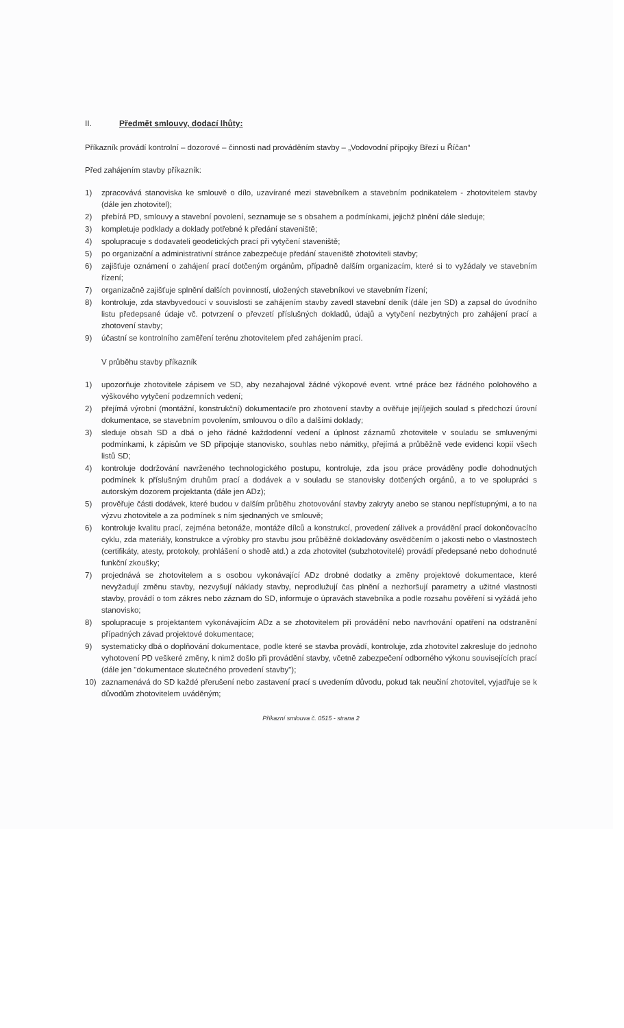II. Předmět smlouvy, dodací lhůty:
Příkazník provádí kontrolní – dozorové – činnosti nad prováděním stavby – „Vodovodní přípojky Březí u Říčan“
Před zahájením stavby příkazník:
1) zpracovává stanoviska ke smlouvě o dílo, uzavírané mezi stavebníkem a stavebním podnikatelem - zhotovitelem stavby (dále jen zhotovitel);
2) přebírá PD, smlouvy a stavební povolení, seznamuje se s obsahem a podmínkami, jejichž plnění dále sleduje;
3) kompletuje podklady a doklady potřebné k předání staveniště;
4) spolupracuje s dodavateli geodetických prací při vytyčení staveniště;
5) po organizační a administrativní stránce zabezpečuje předání staveniště zhotoviteli stavby;
6) zajišťuje oznámení o zahájení prací dotčeným orgánům, případně dalším organizacím, které si to vyžádaly ve stavebním řízení;
7) organizačně zajišťuje splnění dalších povinností, uložených stavebníkovi ve stavebním řízení;
8) kontroluje, zda stavbyvedoucí v souvislosti se zahájením stavby zavedl stavební deník (dále jen SD) a zapsal do úvodního listu předepsané údaje vč. potvrzení o převzetí příslušných dokladů, údajů a vytyčení nezbytných pro zahájení prací a zhotovení stavby;
9) účastní se kontrolního zaměření terénu zhotovitelem před zahájením prací.
V průběhu stavby příkazník
1) upozorňuje zhotovitele zápisem ve SD, aby nezahajoval žádné výkopové event. vrtné práce bez řádného polohového a výškového vytyčení podzemních vedení;
2) přejímá výrobní (montážní, konstrukční) dokumentaci/e pro zhotovení stavby a ověřuje její/jejich soulad s předchozí úrovní dokumentace, se stavebním povolením, smlouvou o dílo a dalšími doklady;
3) sleduje obsah SD a dbá o jeho řádné každodenní vedení a úplnost záznamů zhotovitele v souladu se smluvenými podmínkami, k zápisům ve SD připojuje stanovisko, souhlas nebo námitky, přejímá a průběžně vede evidenci kopií všech listů SD;
4) kontroluje dodržování navrženého technologického postupu, kontroluje, zda jsou práce prováděny podle dohodnutých podmínek k příslušným druhům prací a dodávek a v souladu se stanovisky dotčených orgánů, a to ve spolupráci s autorským dozorem projektanta (dále jen ADz);
5) prověřuje části dodávek, které budou v dalším průběhu zhotovování stavby zakryty anebo se stanou nepřístupnými, a to na výzvu zhotovitele a za podmínek s ním sjednaných ve smlouvě;
6) kontroluje kvalitu prací, zejména betonáže, montáže dílců a konstrukcí, provedení zálivek a provádění prací dokončovacího cyklu, zda materiály, konstrukce a výrobky pro stavbu jsou průběžně dokladovány osvědčením o jakosti nebo o vlastnostech (certifikáty, atesty, protokoly, prohlášení o shodě atd.) a zda zhotovitel (subzhotovitelé) provádí předepsané nebo dohodnuté funkční zkoušky;
7) projednává se zhotovitelem a s osobou vykonávající ADz drobné dodatky a změny projektové dokumentace, které nevyžadují změnu stavby, nezvyšují náklady stavby, neprodlužují čas plnění a nezhoršují parametry a užitné vlastnosti stavby, provádí o tom zákres nebo záznam do SD, informuje o úpravách stavebníka a podle rozsahu pověření si vyžádá jeho stanovisko;
8) spolupracuje s projektantem vykonávajícím ADz a se zhotovitelem při provádění nebo navrhování opatření na odstranění případných závad projektové dokumentace;
9) systematicky dbá o doplňování dokumentace, podle které se stavba provádí, kontroluje, zda zhotovitel zakresluje do jednoho vyhotovení PD veškeré změny, k nimž došlo při provádění stavby, včetně zabezpečení odborného výkonu souvisejících prací (dále jen "dokumentace skutečného provedení stavby");
10) zaznamenává do SD každé přerušení nebo zastavení prací s uvedením důvodu, pokud tak neučiní zhotovitel, vyjadřuje se k důvodům zhotovitelem uváděným;
Příkazní smlouva č. 0515 - strana 2